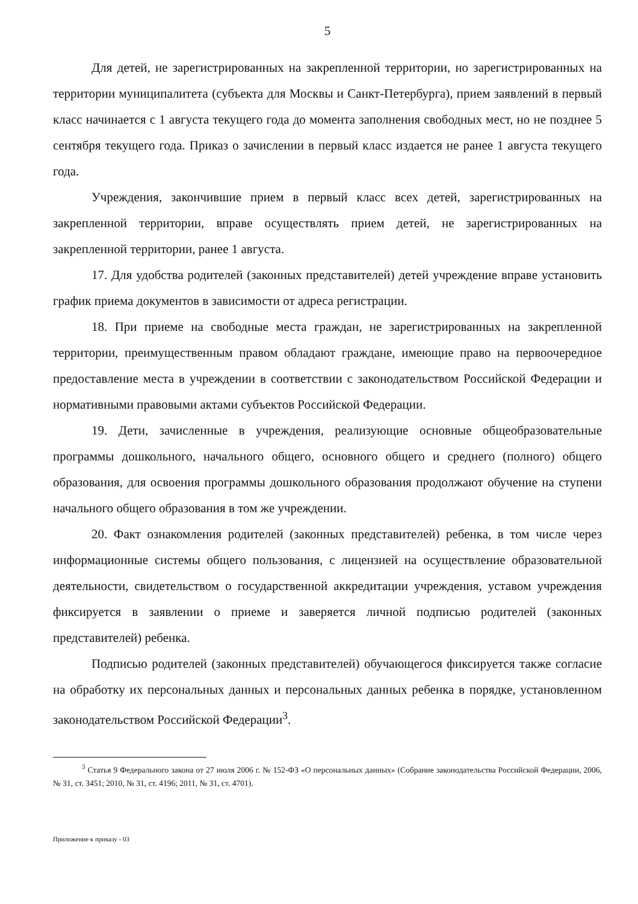5
Для детей, не зарегистрированных на закрепленной территории, но зарегистрированных на территории муниципалитета (субъекта для Москвы и Санкт-Петербурга), прием заявлений в первый класс начинается с 1 августа текущего года до момента заполнения свободных мест, но не позднее 5 сентября текущего года. Приказ о зачислении в первый класс издается не ранее 1 августа текущего года.
Учреждения, закончившие прием в первый класс всех детей, зарегистрированных на закрепленной территории, вправе осуществлять прием детей, не зарегистрированных на закрепленной территории, ранее 1 августа.
17. Для удобства родителей (законных представителей) детей учреждение вправе установить график приема документов в зависимости от адреса регистрации.
18. При приеме на свободные места граждан, не зарегистрированных на закрепленной территории, преимущественным правом обладают граждане, имеющие право на первоочередное предоставление места в учреждении в соответствии с законодательством Российской Федерации и нормативными правовыми актами субъектов Российской Федерации.
19. Дети, зачисленные в учреждения, реализующие основные общеобразовательные программы дошкольного, начального общего, основного общего и среднего (полного) общего образования, для освоения программы дошкольного образования продолжают обучение на ступени начального общего образования в том же учреждении.
20. Факт ознакомления родителей (законных представителей) ребенка, в том числе через информационные системы общего пользования, с лицензией на осуществление образовательной деятельности, свидетельством о государственной аккредитации учреждения, уставом учреждения фиксируется в заявлении о приеме и заверяется личной подписью родителей (законных представителей) ребенка.
Подписью родителей (законных представителей) обучающегося фиксируется также согласие на обработку их персональных данных и персональных данных ребенка в порядке, установленном законодательством Российской Федерации<sup>3</sup>.
<sup>3</sup> Статья 9 Федерального закона от 27 июля 2006 г. № 152-ФЗ «О персональных данных» (Собрание законодательства Российской Федерации, 2006, № 31, ст. 3451; 2010, № 31, ст. 4196; 2011, № 31, ст. 4701).
Приложение к приказу - 03